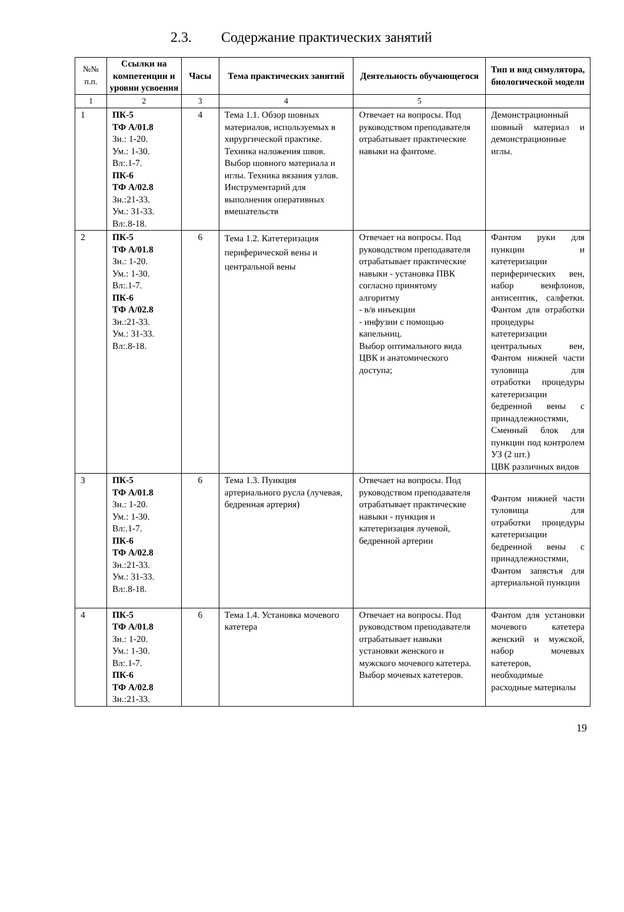2.3. Содержание практических занятий
| №№ п.п. | Ссылки на компетенции и уровни усвоения | Часы | Тема практических занятий | Деятельность обучающегося | Тип и вид симулятора, биологической модели |
| --- | --- | --- | --- | --- | --- |
| 1 | 2 | 3 | 4 | 5 | |
| 1 | ПК-5 ТФ А/01.8 Зн.: 1-20. Ум.: 1-30. Вл:.1-7. ПК-6 ТФ А/02.8 Зн.:21-33. Ум.: 31-33. Вл:.8-18. | 4 | Тема 1.1. Обзор шовных материалов, используемых в хирургической практике. Техника наложения швов. Выбор шовного материала и иглы. Техника вязания узлов. Инструментарий для выполнения оперативных вмешательств | Отвечает на вопросы. Под руководством преподавателя отрабатывает практические навыки на фантоме. | Демонстрационный шовный материал и демонстрационные иглы. |
| 2 | ПК-5 ТФ А/01.8 Зн.: 1-20. Ум.: 1-30. Вл:.1-7. ПК-6 ТФ А/02.8 Зн.:21-33. Ум.: 31-33. Вл:.8-18. | 6 | Тема 1.2. Катетеризация периферической вены и центральной вены | Отвечает на вопросы. Под руководством преподавателя отрабатывает практические навыки - установка ПВК согласно принятому алгоритму - в/в инъекции - инфузии с помощью капельниц. Выбор оптимального вида ЦВК и анатомического доступа; | Фантом руки для пункции и катетеризации периферических вен, набор венфлонов, антисептик, салфетки. Фантом для отработки процедуры катетеризации центральных вен, Фантом нижней части туловища для отработки процедуры катетеризации бедренной вены с принадлежностями, Сменный блок для пункции под контролем УЗ (2 шт.) ЦВК различных видов |
| 3 | ПК-5 ТФ А/01.8 Зн.: 1-20. Ум.: 1-30. Вл:.1-7. ПК-6 ТФ А/02.8 Зн.:21-33. Ум.: 31-33. Вл:.8-18. | 6 | Тема 1.3. Пункция артериального русла (лучевая, бедренная артерия) | Отвечает на вопросы. Под руководством преподавателя отрабатывает практические навыки - пункция и катетеризация лучевой, бедренной артерии | Фантом нижней части туловища для отработки процедуры катетеризации бедренной вены с принадлежностями, Фантом запястья для артериальной пункции |
| 4 | ПК-5 ТФ А/01.8 Зн.: 1-20. Ум.: 1-30. Вл:.1-7. ПК-6 ТФ А/02.8 Зн.:21-33. | 6 | Тема 1.4. Установка мочевого катетера | Отвечает на вопросы. Под руководством преподавателя отрабатывает навыки установки женского и мужского мочевого катетера. Выбор мочевых катетеров. | Фантом для установки мочевого катетера женский и мужской, набор мочевых катетеров, необходимые расходные материалы |
19